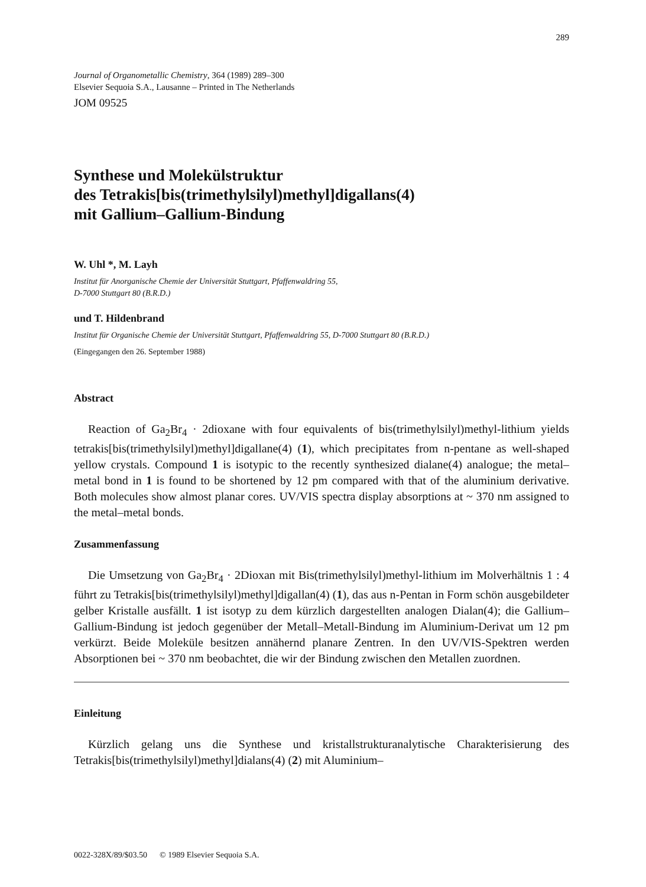289
Journal of Organometallic Chemistry, 364 (1989) 289–300
Elsevier Sequoia S.A., Lausanne – Printed in The Netherlands
JOM 09525
Synthese und Molekülstruktur
des Tetrakis[bis(trimethylsilyl)methyl]digallans(4)
mit Gallium–Gallium-Bindung
W. Uhl *, M. Layh
Institut für Anorganische Chemie der Universität Stuttgart, Pfaffenwaldring 55,
D-7000 Stuttgart 80 (B.R.D.)
und T. Hildenbrand
Institut für Organische Chemie der Universität Stuttgart, Pfaffenwaldring 55, D-7000 Stuttgart 80 (B.R.D.)
(Eingegangen den 26. September 1988)
Abstract
Reaction of Ga<sub>2</sub>Br<sub>4</sub> · 2dioxane with four equivalents of bis(trimethylsilyl)methyl-lithium yields tetrakis[bis(trimethylsilyl)methyl]digallane(4) (1), which precipitates from n-pentane as well-shaped yellow crystals. Compound 1 is isotypic to the recently synthesized dialane(4) analogue; the metal–metal bond in 1 is found to be shortened by 12 pm compared with that of the aluminium derivative. Both molecules show almost planar cores. UV/VIS spectra display absorptions at ~ 370 nm assigned to the metal–metal bonds.
Zusammenfassung
Die Umsetzung von Ga<sub>2</sub>Br<sub>4</sub> · 2Dioxan mit Bis(trimethylsilyl)methyl-lithium im Molverhältnis 1 : 4 führt zu Tetrakis[bis(trimethylsilyl)methyl]digallan(4) (1), das aus n-Pentan in Form schön ausgebildeter gelber Kristalle ausfällt. 1 ist isotyp zu dem kürzlich dargestellten analogen Dialan(4); die Gallium–Gallium-Bindung ist jedoch gegenüber der Metall–Metall-Bindung im Aluminium-Derivat um 12 pm verkürzt. Beide Moleküle besitzen annähernd planare Zentren. In den UV/VIS-Spektren werden Absorptionen bei ~ 370 nm beobachtet, die wir der Bindung zwischen den Metallen zuordnen.
Einleitung
Kürzlich gelang uns die Synthese und kristallstrukturanalytische Charakterisierung des Tetrakis[bis(trimethylsilyl)methyl]dialans(4) (2) mit Aluminium–
0022-328X/89/$03.50 © 1989 Elsevier Sequoia S.A.